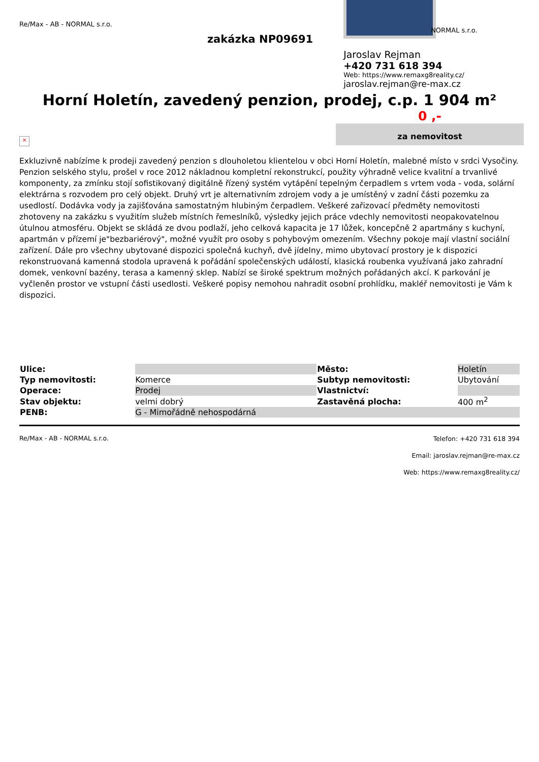Re/Max - AB - NORMAL s.r.o.
zakázka NP09691
NORMAL s.r.o.
Jaroslav Rejman
+420 731 618 394
Web: https://www.remaxg8reality.cz/
jaroslav.rejman@re-max.cz
Horní Holetín, zavedený penzion, prodej, c.p. 1 904 m²
0 ,-
za nemovitost
×
Exkluzivně nabízíme k prodeji zavedený penzion s dlouholetou klientelou v obci Horní Holetín, malebné místo v srdci Vysočiny. Penzion selského stylu, prošel v roce 2012 nákladnou kompletní rekonstrukcí, použity výhradně velice kvalitní a trvanlivé komponenty, za zmínku stojí sofistikovaný digitálně řízený systém vytápění tepelným čerpadlem s vrtem voda - voda, solární elektrárna s rozvodem pro celý objekt. Druhý vrt je alternativním zdrojem vody a je umístěný v zadní části pozemku za usedlostí. Dodávka vody ja zajišťována samostatným hlubiným čerpadlem. Veškeré zařizovací předměty nemovitosti zhotoveny na zakázku s využitím služeb místních řemeslníků, výsledky jejich práce vdechly nemovitosti neopakovatelnou útulnou atmosféru. Objekt se skládá ze dvou podlaží, jeho celková kapacita je 17 lůžek, koncepčně 2 apartmány s kuchyní, apartmán v přízemí je"bezbariérový", možné využít pro osoby s pohybovým omezením. Všechny pokoje mají vlastní sociální zařízení. Dále pro všechny ubytované dispozici společná kuchyň, dvě jídelny, mimo ubytovací prostory je k dispozici rekonstruovaná kamenná stodola upravená k pořádání společenských událostí, klasická roubenka využívaná jako zahradní domek, venkovní bazény, terasa a kamenný sklep. Nabízí se široké spektrum možných pořádaných akcí. K parkování je vyčleněn prostor ve vstupní části usedlosti. Veškeré popisy nemohou nahradit osobní prohlídku, makléř nemovitosti je Vám k dispozici.
| Ulice: | | Město: | Holetín |
| Typ nemovitosti: | Komerce | Subtyp nemovitosti: | Ubytování |
| Operace: | Prodej | Vlastnictví: | |
| Stav objektu: | velmi dobrý | Zastavěná plocha: | 400 m<sup>2</sup> |
| PENB: | G - Mimořádně nehospodárná | | |
Re/Max - AB - NORMAL s.r.o.
Telefon: +420 731 618 394
Email: jaroslav.rejman@re-max.cz
Web: https://www.remaxg8reality.cz/